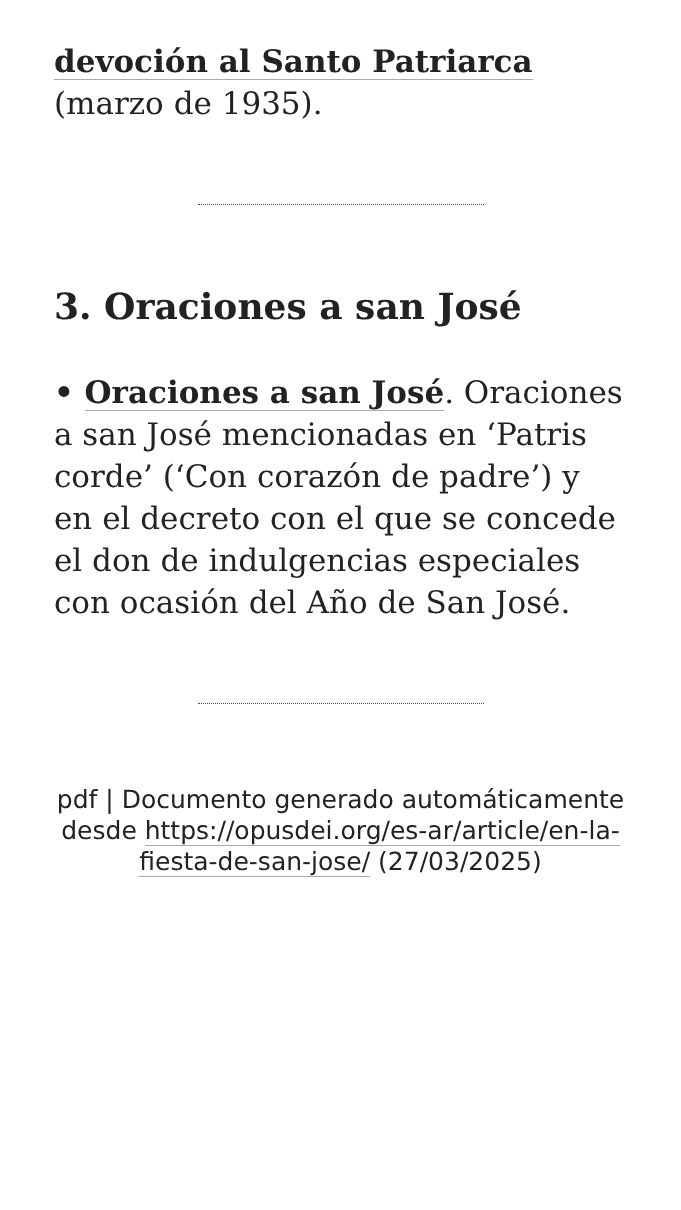devoción al Santo Patriarca (marzo de 1935).
3. Oraciones a san José
• Oraciones a san José. Oraciones a san José mencionadas en ‘Patris corde’ (‘Con corazón de padre’) y en el decreto con el que se concede el don de indulgencias especiales con ocasión del Año de San José.
pdf | Documento generado automáticamente desde https://opusdei.org/es-ar/article/en-la-fiesta-de-san-jose/ (27/03/2025)